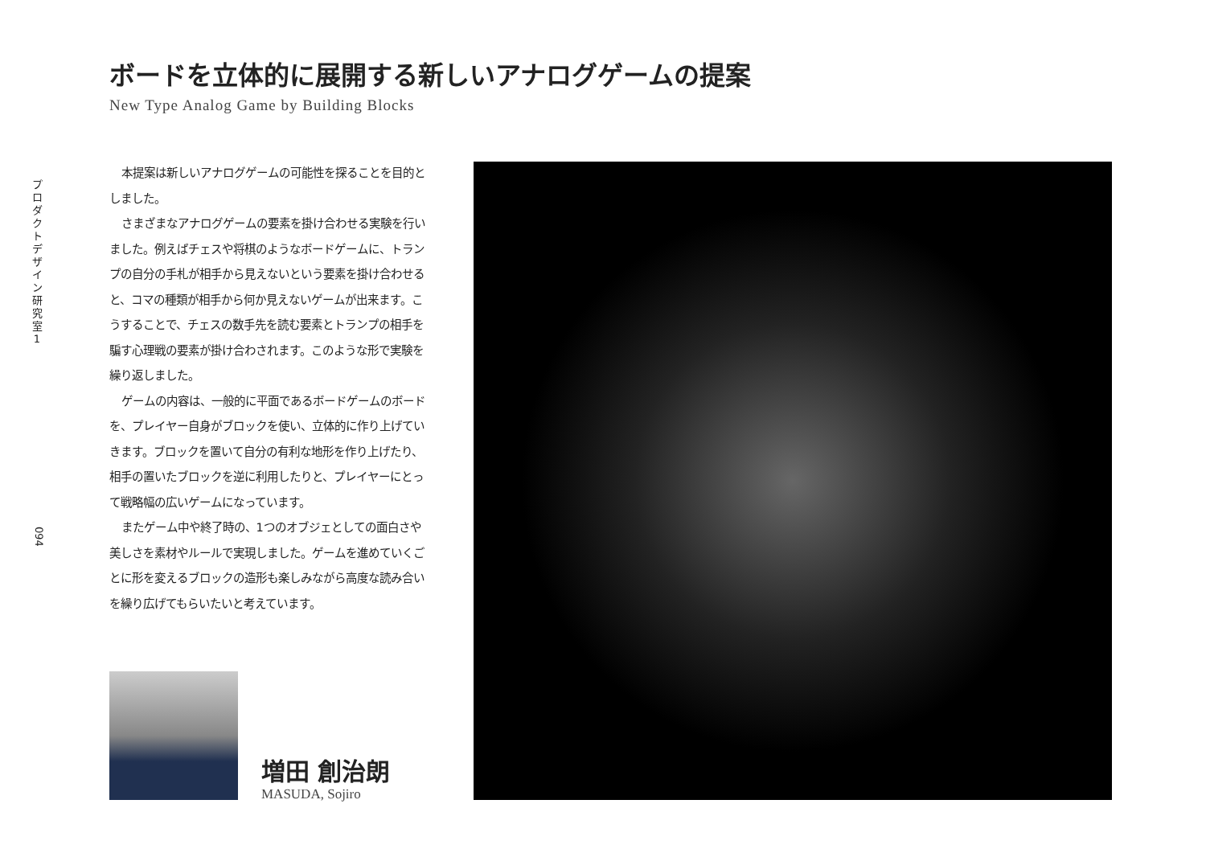プ
ロ
ダ
ク
ト
デ
ザ
イ
ン
研
究
室
1
ボードを立体的に展開する新しいアナログゲームの提案
New Type Analog Game by Building Blocks
本提案は新しいアナログゲームの可能性を探ることを目的としました。
さまざまなアナログゲームの要素を掛け合わせる実験を行いました。例えばチェスや将棋のようなボードゲームに、トランプの自分の手札が相手から見えないという要素を掛け合わせると、コマの種類が相手から何か見えないゲームが出来ます。こうすることで、チェスの数手先を読む要素とトランプの相手を騙す心理戦の要素が掛け合わされます。このような形で実験を繰り返しました。
ゲームの内容は、一般的に平面であるボードゲームのボードを、プレイヤー自身がブロックを使い、立体的に作り上げていきます。ブロックを置いて自分の有利な地形を作り上げたり、相手の置いたブロックを逆に利用したりと、プレイヤーにとって戦略幅の広いゲームになっています。
またゲーム中や終了時の、1つのオブジェとしての面白さや美しさを素材やルールで実現しました。ゲームを進めていくごとに形を変えるブロックの造形も楽しみながら高度な読み合いを繰り広げてもらいたいと考えています。
094
増田 創治朗
MASUDA, Sojiro